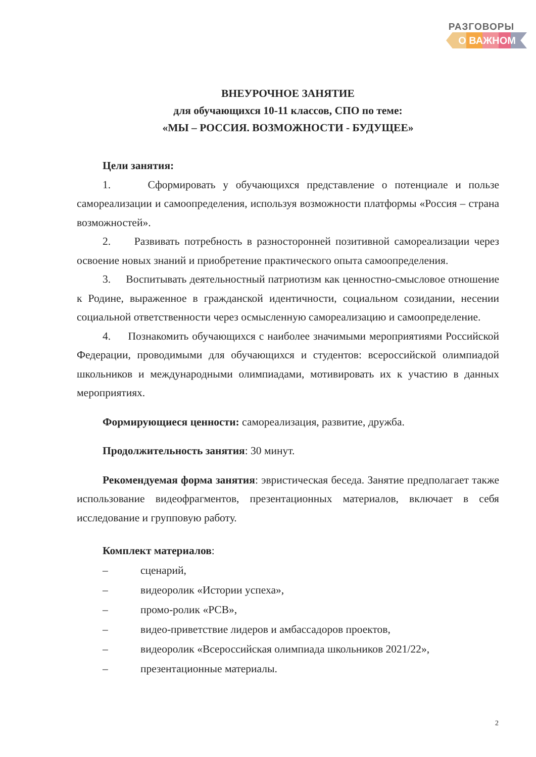РАЗГОВОРЫ
О ВАЖНОМ
ВНЕУРОЧНОЕ ЗАНЯТИЕ
для обучающихся 10-11 классов, СПО по теме:
«МЫ – РОССИЯ. ВОЗМОЖНОСТИ - БУДУЩЕЕ»
Цели занятия:
1. Сформировать у обучающихся представление о потенциале и пользе самореализации и самоопределения, используя возможности платформы «Россия – страна возможностей».
2. Развивать потребность в разносторонней позитивной самореализации через освоение новых знаний и приобретение практического опыта самоопределения.
3. Воспитывать деятельностный патриотизм как ценностно-смысловое отношение к Родине, выраженное в гражданской идентичности, социальном созидании, несении социальной ответственности через осмысленную самореализацию и самоопределение.
4. Познакомить обучающихся с наиболее значимыми мероприятиями Российской Федерации, проводимыми для обучающихся и студентов: всероссийской олимпиадой школьников и международными олимпиадами, мотивировать их к участию в данных мероприятиях.
Формирующиеся ценности: самореализация, развитие, дружба.
Продолжительность занятия: 30 минут.
Рекомендуемая форма занятия: эвристическая беседа. Занятие предполагает также использование видеофрагментов, презентационных материалов, включает в себя исследование и групповую работу.
Комплект материалов:
– сценарий,
– видеоролик «Истории успеха»,
– промо-ролик «РСВ»,
– видео-приветствие лидеров и амбассадоров проектов,
– видеоролик «Всероссийская олимпиада школьников 2021/22»,
– презентационные материалы.
2